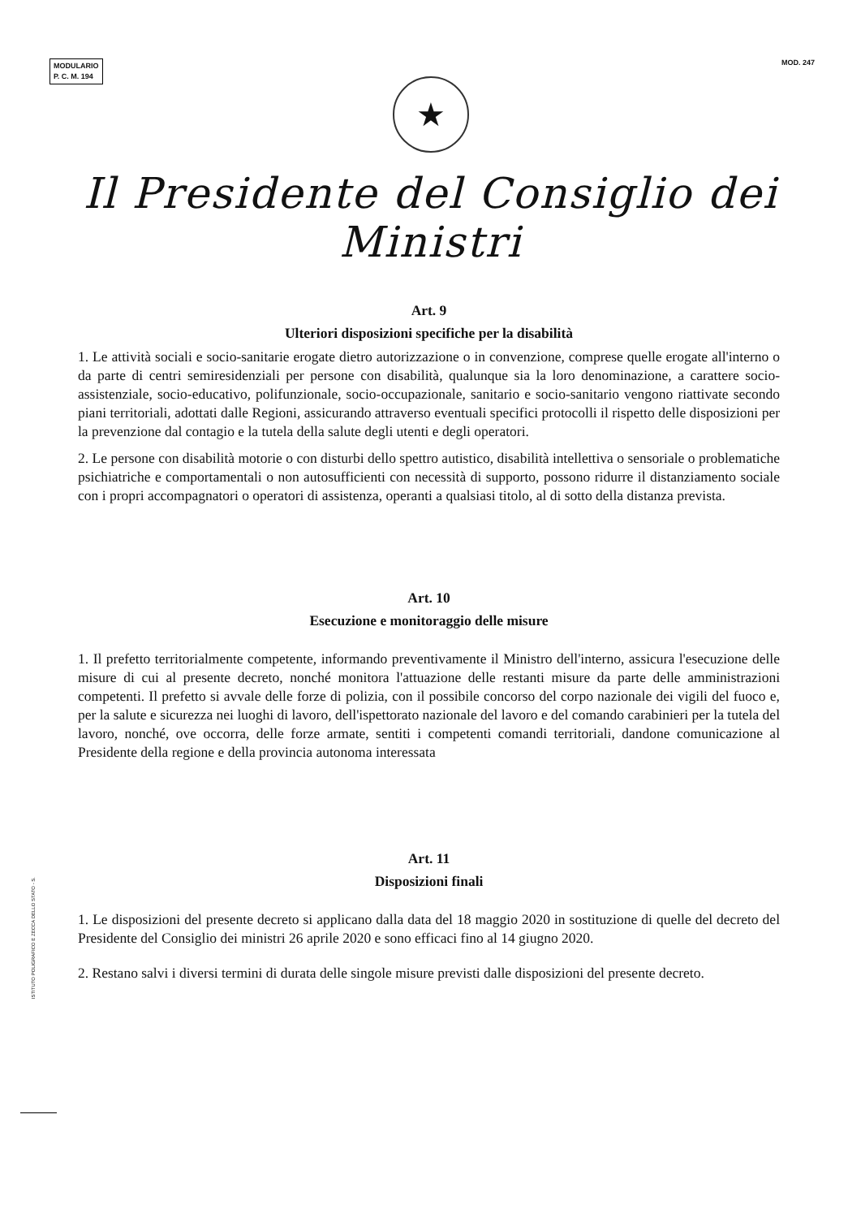MODULARIO
P. C. M. 194
MOD. 247
★
Il Presidente del Consiglio dei Ministri
Art. 9
Ulteriori disposizioni specifiche per la disabilità
1. Le attività sociali e socio-sanitarie erogate dietro autorizzazione o in convenzione, comprese quelle erogate all'interno o da parte di centri semiresidenziali per persone con disabilità, qualunque sia la loro denominazione, a carattere socio-assistenziale, socio-educativo, polifunzionale, socio-occupazionale, sanitario e socio-sanitario vengono riattivate secondo piani territoriali, adottati dalle Regioni, assicurando attraverso eventuali specifici protocolli il rispetto delle disposizioni per la prevenzione dal contagio e la tutela della salute degli utenti e degli operatori.
2. Le persone con disabilità motorie o con disturbi dello spettro autistico, disabilità intellettiva o sensoriale o problematiche psichiatriche e comportamentali o non autosufficienti con necessità di supporto, possono ridurre il distanziamento sociale con i propri accompagnatori o operatori di assistenza, operanti a qualsiasi titolo, al di sotto della distanza prevista.
Art. 10
Esecuzione e monitoraggio delle misure
1. Il prefetto territorialmente competente, informando preventivamente il Ministro dell'interno, assicura l'esecuzione delle misure di cui al presente decreto, nonché monitora l'attuazione delle restanti misure da parte delle amministrazioni competenti. Il prefetto si avvale delle forze di polizia, con il possibile concorso del corpo nazionale dei vigili del fuoco e, per la salute e sicurezza nei luoghi di lavoro, dell'ispettorato nazionale del lavoro e del comando carabinieri per la tutela del lavoro, nonché, ove occorra, delle forze armate, sentiti i competenti comandi territoriali, dandone comunicazione al Presidente della regione e della provincia autonoma interessata
Art. 11
Disposizioni finali
1. Le disposizioni del presente decreto si applicano dalla data del 18 maggio 2020 in sostituzione di quelle del decreto del Presidente del Consiglio dei ministri 26 aprile 2020 e sono efficaci fino al 14 giugno 2020.
2. Restano salvi i diversi termini di durata delle singole misure previsti dalle disposizioni del presente decreto.
ISTITUTO POLIGRAFICO E ZECCA DELLO STATO - S.